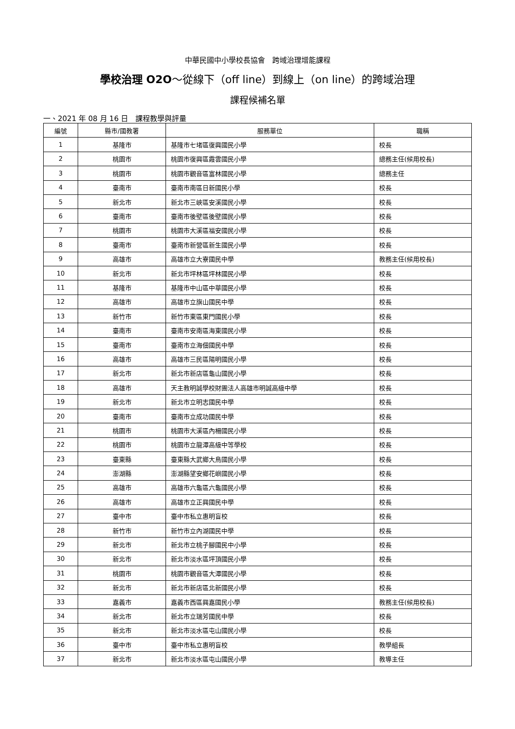中華民國中小學校長協會　跨域治理增能課程
學校治理 O2O～從線下（off line）到線上（on line）的跨域治理
課程候補名單
一、2021 年 08 月 16 日　課程教學與評量
| 編號 | 縣市/國教署 | 服務單位 | 職稱 |
| --- | --- | --- | --- |
| 1 | 基隆市 | 基隆市七堵區復興國民小學 | 校長 |
| 2 | 桃園市 | 桃園市復興區霞雲國民小學 | 總務主任(候用校長) |
| 3 | 桃園市 | 桃園市觀音區富林國民小學 | 總務主任 |
| 4 | 臺南市 | 臺南市南區日新國民小學 | 校長 |
| 5 | 新北市 | 新北市三峽區安溪國民小學 | 校長 |
| 6 | 臺南市 | 臺南市後壁區後壁國民小學 | 校長 |
| 7 | 桃園市 | 桃園市大溪區福安國民小學 | 校長 |
| 8 | 臺南市 | 臺南市新營區新生國民小學 | 校長 |
| 9 | 高雄市 | 高雄市立大寮國民中學 | 教務主任(候用校長) |
| 10 | 新北市 | 新北市坪林區坪林國民小學 | 校長 |
| 11 | 基隆市 | 基隆市中山區中華國民小學 | 校長 |
| 12 | 高雄市 | 高雄市立旗山國民中學 | 校長 |
| 13 | 新竹市 | 新竹市東區東門國民小學 | 校長 |
| 14 | 臺南市 | 臺南市安南區海東國民小學 | 校長 |
| 15 | 臺南市 | 臺南市立海佃國民中學 | 校長 |
| 16 | 高雄市 | 高雄市三民區陽明國民小學 | 校長 |
| 17 | 新北市 | 新北市新店區龜山國民小學 | 校長 |
| 18 | 高雄市 | 天主教明誠學校財團法人高雄市明誠高級中學 | 校長 |
| 19 | 新北市 | 新北市立明志國民中學 | 校長 |
| 20 | 臺南市 | 臺南市立成功國民中學 | 校長 |
| 21 | 桃園市 | 桃園市大溪區內柵國民小學 | 校長 |
| 22 | 桃園市 | 桃園市立龍潭高級中等學校 | 校長 |
| 23 | 臺東縣 | 臺東縣大武鄉大鳥國民小學 | 校長 |
| 24 | 澎湖縣 | 澎湖縣望安鄉花嶼國民小學 | 校長 |
| 25 | 高雄市 | 高雄市六龜區六龜國民小學 | 校長 |
| 26 | 高雄市 | 高雄市立正興國民中學 | 校長 |
| 27 | 臺中市 | 臺中市私立惠明盲校 | 校長 |
| 28 | 新竹市 | 新竹市立內湖國民中學 | 校長 |
| 29 | 新北市 | 新北市立桃子腳國民中小學 | 校長 |
| 30 | 新北市 | 新北市淡水區坪頂國民小學 | 校長 |
| 31 | 桃園市 | 桃園市觀音區大潭國民小學 | 校長 |
| 32 | 新北市 | 新北市新店區北新國民小學 | 校長 |
| 33 | 嘉義市 | 嘉義市西區興嘉國民小學 | 教務主任(候用校長) |
| 34 | 新北市 | 新北市立瑞芳國民中學 | 校長 |
| 35 | 新北市 | 新北市淡水區屯山國民小學 | 校長 |
| 36 | 臺中市 | 臺中市私立惠明盲校 | 教學組長 |
| 37 | 新北市 | 新北市淡水區屯山國民小學 | 教導主任 |